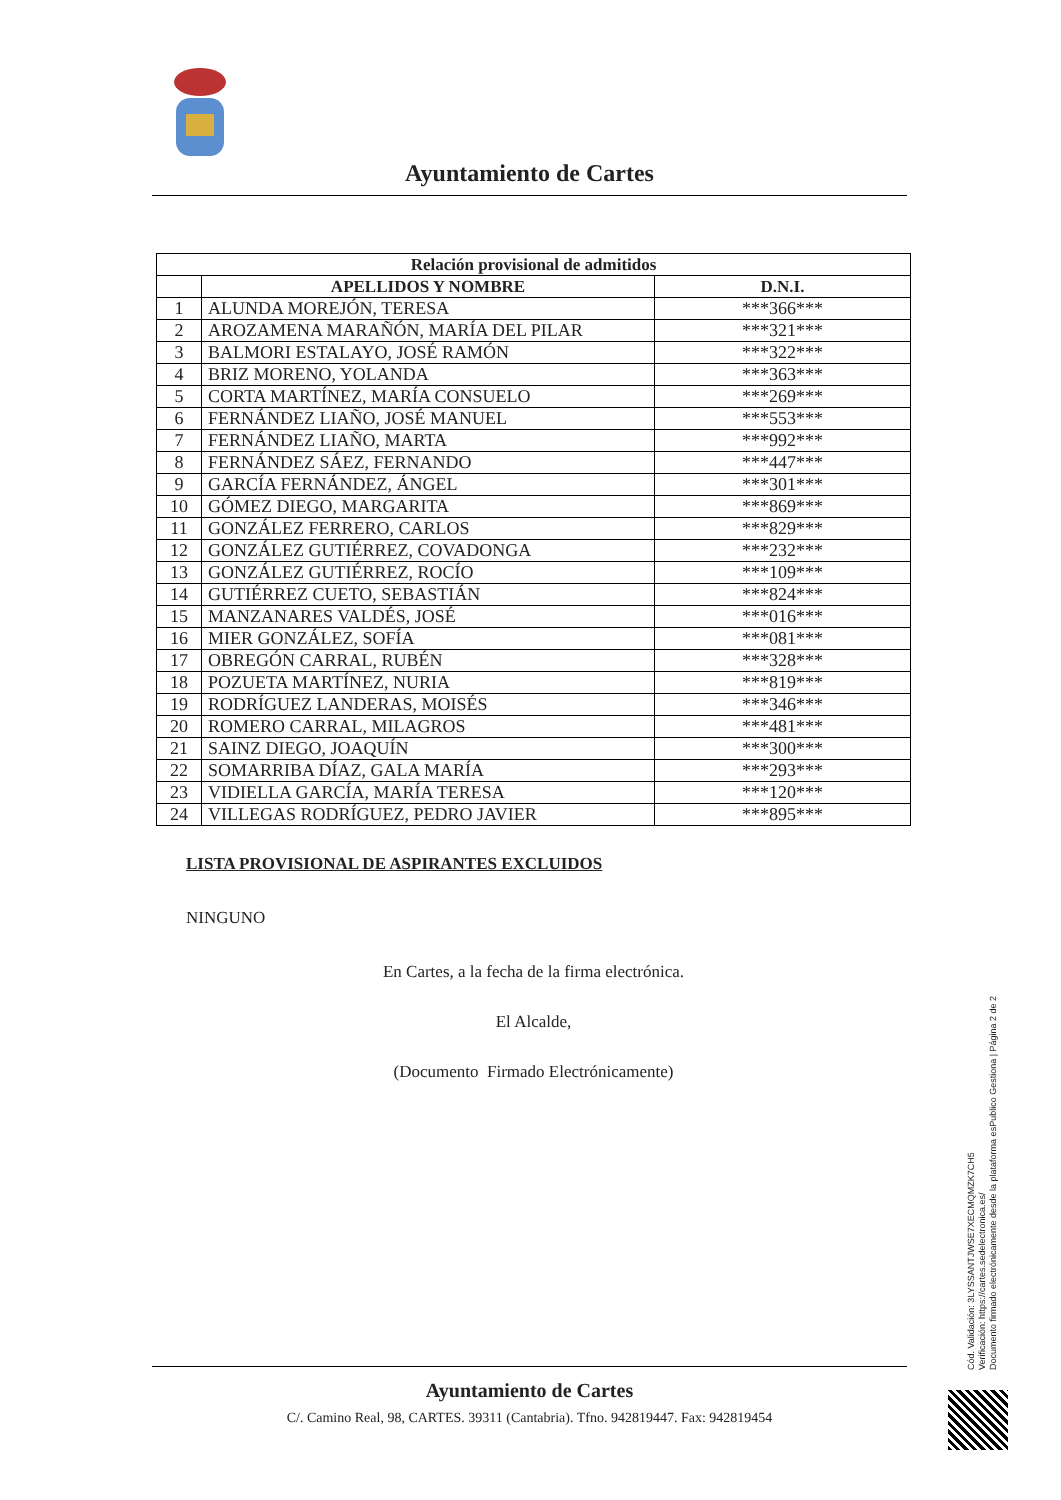Ayuntamiento de Cartes
| Relación provisional de admitidos | | |
| --- | --- | --- |
| | APELLIDOS Y NOMBRE | D.N.I. |
| 1 | ALUNDA MOREJÓN, TERESA | ***366*** |
| 2 | AROZAMENA MARAÑÓN, MARÍA DEL PILAR | ***321*** |
| 3 | BALMORI ESTALAYO, JOSÉ RAMÓN | ***322*** |
| 4 | BRIZ MORENO, YOLANDA | ***363*** |
| 5 | CORTA MARTÍNEZ, MARÍA CONSUELO | ***269*** |
| 6 | FERNÁNDEZ LIAÑO, JOSÉ MANUEL | ***553*** |
| 7 | FERNÁNDEZ LIAÑO, MARTA | ***992*** |
| 8 | FERNÁNDEZ SÁEZ, FERNANDO | ***447*** |
| 9 | GARCÍA FERNÁNDEZ, ÁNGEL | ***301*** |
| 10 | GÓMEZ DIEGO, MARGARITA | ***869*** |
| 11 | GONZÁLEZ FERRERO, CARLOS | ***829*** |
| 12 | GONZÁLEZ GUTIÉRREZ, COVADONGA | ***232*** |
| 13 | GONZÁLEZ GUTIÉRREZ, ROCÍO | ***109*** |
| 14 | GUTIÉRREZ CUETO, SEBASTIÁN | ***824*** |
| 15 | MANZANARES VALDÉS, JOSÉ | ***016*** |
| 16 | MIER GONZÁLEZ, SOFÍA | ***081*** |
| 17 | OBREGÓN CARRAL, RUBÉN | ***328*** |
| 18 | POZUETA MARTÍNEZ, NURIA | ***819*** |
| 19 | RODRÍGUEZ LANDERAS, MOISÉS | ***346*** |
| 20 | ROMERO CARRAL, MILAGROS | ***481*** |
| 21 | SAINZ DIEGO, JOAQUÍN | ***300*** |
| 22 | SOMARRIBA DÍAZ, GALA MARÍA | ***293*** |
| 23 | VIDIELLA GARCÍA, MARÍA TERESA | ***120*** |
| 24 | VILLEGAS RODRÍGUEZ, PEDRO JAVIER | ***895*** |
LISTA PROVISIONAL DE ASPIRANTES EXCLUIDOS
NINGUNO
En Cartes, a la fecha de la firma electrónica.
El Alcalde,
(Documento Firmado Electrónicamente)
Cód. Validación: 3LYSSANTJWSE7XECMQMZK7CH5
Verificación: https://cartes.sedelectronica.es/
Documento firmado electrónicamente desde la plataforma esPublico Gestiona | Página 2 de 2
Ayuntamiento de Cartes
C/. Camino Real, 98, CARTES. 39311 (Cantabria). Tfno. 942819447. Fax: 942819454